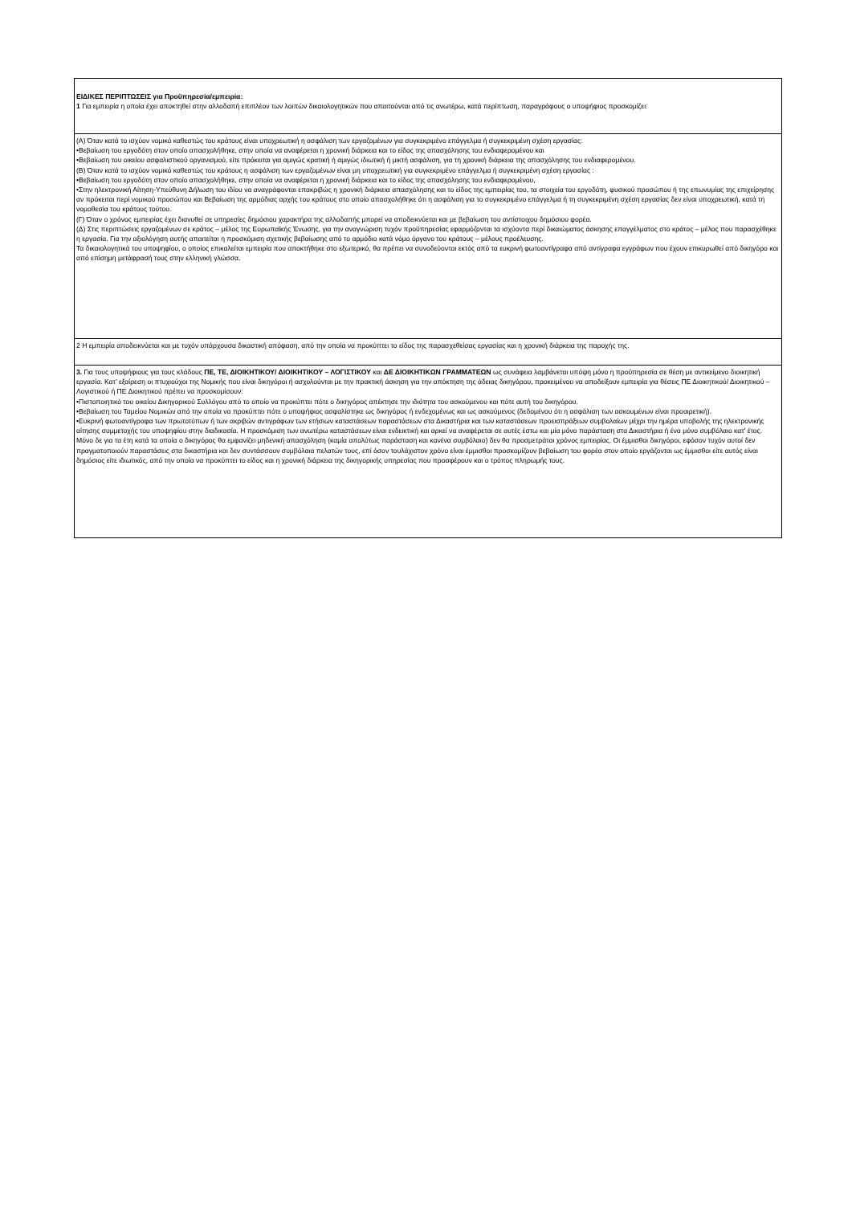| ΕΙΔΙΚΕΣ ΠΕΡΙΠΤΩΣΕΙΣ για Προϋπηρεσία/εμπειρία: 1 Για εμπειρία η οποία έχει αποκτηθεί στην αλλοδαπή επιπλέον των λοιπών δικαιολογητικών που απαιτούνται από τις ανωτέρω, κατά περίπτωση, παραγράφους ο υποψήφιος προσκομίζει: |
| (Α) Όταν κατά το ισχύον νομικό καθεστώς του κράτους είναι υποχρεωτική η ασφάλιση των εργαζομένων για συγκεκριμένο επάγγελμα ή συγκεκριμένη σχέση εργασίας: •Βεβαίωση του εργοδότη στον οποίο απασχολήθηκε, στην οποία να αναφέρεται η χρονική διάρκεια και το είδος της απασχόλησης του ενδιαφερομένου και •Βεβαίωση του οικείου ασφαλιστικού οργανισμού, είτε πρόκειται για αμιγώς κρατική ή αμιγώς ιδιωτική ή μικτή ασφάλιση, για τη χρονική διάρκεια της απασχόλησης του ενδιαφερομένου. (Β) Όταν κατά το ισχύον νομικό καθεστώς του κράτους η ασφάλιση των εργαζομένων είναι μη υποχρεωτική για συγκεκριμένο επάγγελμα ή συγκεκριμένη σχέση εργασίας : •Βεβαίωση του εργοδότη στον οποίο απασχολήθηκε, στην οποία να αναφέρεται η χρονική διάρκεια και το είδος της απασχόλησης του ενδιαφερομένου, •Στην ηλεκτρονική Αίτηση-Υπεύθυνη Δήλωση του ιδίου να αναγράφονται επακριβώς η χρονική διάρκεια απασχόλησης και το είδος της εμπειρίας του, τα στοιχεία του εργοδότη, φυσικού προσώπου ή της επωνυμίας της επιχείρησης αν πρόκειται περί νομικού προσώπου και Βεβαίωση της αρμόδιας αρχής του κράτους στο οποίο απασχολήθηκε ότι η ασφάλιση για το συγκεκριμένο επάγγελμα ή τη συγκεκριμένη σχέση εργασίας δεν είναι υποχρεωτική, κατά τη νομοθεσία του κράτους τούτου. (Γ) Όταν ο χρόνος εμπειρίας έχει διανυθεί σε υπηρεσίες δημόσιου χαρακτήρα της αλλοδαπής μπορεί να αποδεικνύεται και με βεβαίωση του αντίστοιχου δημόσιου φορέα. (Δ) Στις περιπτώσεις εργαζομένων σε κράτος – μέλος της Ευρωπαϊκής Ένωσης, για την αναγνώριση τυχόν προϋπηρεσίας εφαρμόζονται τα ισχύοντα περί δικαιώματος άσκησης επαγγέλματος στο κράτος – μέλος που παρασχέθηκε η εργασία. Για την αξιολόγηση αυτής απαιτείται η προσκόμιση σχετικής βεβαίωσης από το αρμόδιο κατά νόμο όργανο του κράτους – μέλους προέλευσης. Τα δικαιολογητικά του υποψηφίου, ο οποίος επικαλείται εμπειρία που αποκτήθηκε στο εξωτερικό, θα πρέπει να συνοδεύονται εκτός από τα ευκρινή φωτοαντίγραφα από αντίγραφα εγγράφων που έχουν επικυρωθεί από δικηγόρο και από επίσημη μετάφρασή τους στην ελληνική γλώσσα. |
| 2 Η εμπειρία αποδεικνύεται και με τυχόν υπάρχουσα δικαστική απόφαση, από την οποία να προκύπτει το είδος της παρασχεθείσας εργασίας και η χρονική διάρκεια της παροχής της. |
| 3. Για τους υποψήφιους για τους κλάδους ΠΕ, ΤΕ, ΔΙΟΙΚΗΤΙΚΟΥ/ ΔΙΟΙΚΗΤΙΚΟΥ – ΛΟΓΙΣΤΙΚΟΥ και ΔΕ ΔΙΟΙΚΗΤΙΚΩΝ ΓΡΑΜΜΑΤΕΩΝ ως συνάφεια λαμβάνεται υπόψη μόνο η προϋπηρεσία σε θέση με αντικείμενο διοικητική εργασία. Κατ’ εξαίρεση οι πτυχιούχοι της Νομικής που είναι δικηγόροι ή ασχολούνται με την πρακτική άσκηση για την απόκτηση της άδειας δικηγόρου, προκειμένου να αποδείξουν εμπειρία για θέσεις ΠΕ Διοικητικού/ Διοικητικού – Λογιστικού ή ΠΕ Διοικητικού πρέπει να προσκομίσουν: •Πιστοποιητικό του οικείου Δικηγορικού Συλλόγου από το οποίο να προκύπτει πότε ο δικηγόρος απέκτησε την ιδιότητα του ασκούμενου και πότε αυτή του δικηγόρου. •Βεβαίωση του Ταμείου Νομικών από την οποία να προκύπτει πότε ο υποψήφιος ασφαλίστηκε ως δικηγόρος ή ενδεχομένως και ως ασκούμενος (δεδομένου ότι η ασφάλιση των ασκουμένων είναι προαιρετική). •Ευκρινή φωτοαντίγραφα των πρωτοτύπων ή των ακριβών αντιγράφων των ετήσιων καταστάσεων παραστάσεων στα Δικαστήρια και των καταστάσεων προεισπράξεων συμβολαίων μέχρι την ημέρα υποβολής της ηλεκτρονικής αίτησης συμμετοχής του υποψηφίου στην διαδικασία. Η προσκόμιση των ανωτέρω καταστάσεων είναι ενδεικτική και αρκεί να αναφέρεται σε αυτές έστω και μία μόνο παράσταση στα Δικαστήρια ή ένα μόνο συμβόλαιο κατ’ έτος. Μόνο δε για τα έτη κατά τα οποία ο δικηγόρος θα εμφανίζει μηδενική απασχόληση (καμία απολύτως παράσταση και κανένα συμβόλαιο) δεν θα προσμετράται χρόνος εμπειρίας. Οι έμμισθοι δικηγόροι, εφόσον τυχόν αυτοί δεν πραγματοποιούν παραστάσεις στα δικαστήρια και δεν συντάσσουν συμβόλαια πελατών τους, επί όσον τουλάχιστον χρόνο είναι έμμισθοι προσκομίζουν βεβαίωση του φορέα στον οποίο εργάζονται ως έμμισθοι είτε αυτός είναι δημόσιος είτε ιδιωτικός, από την οποία να προκύπτει το είδος και η χρονική διάρκεια της δικηγορικής υπηρεσίας που προσφέρουν και ο τρόπος πληρωμής τους. |